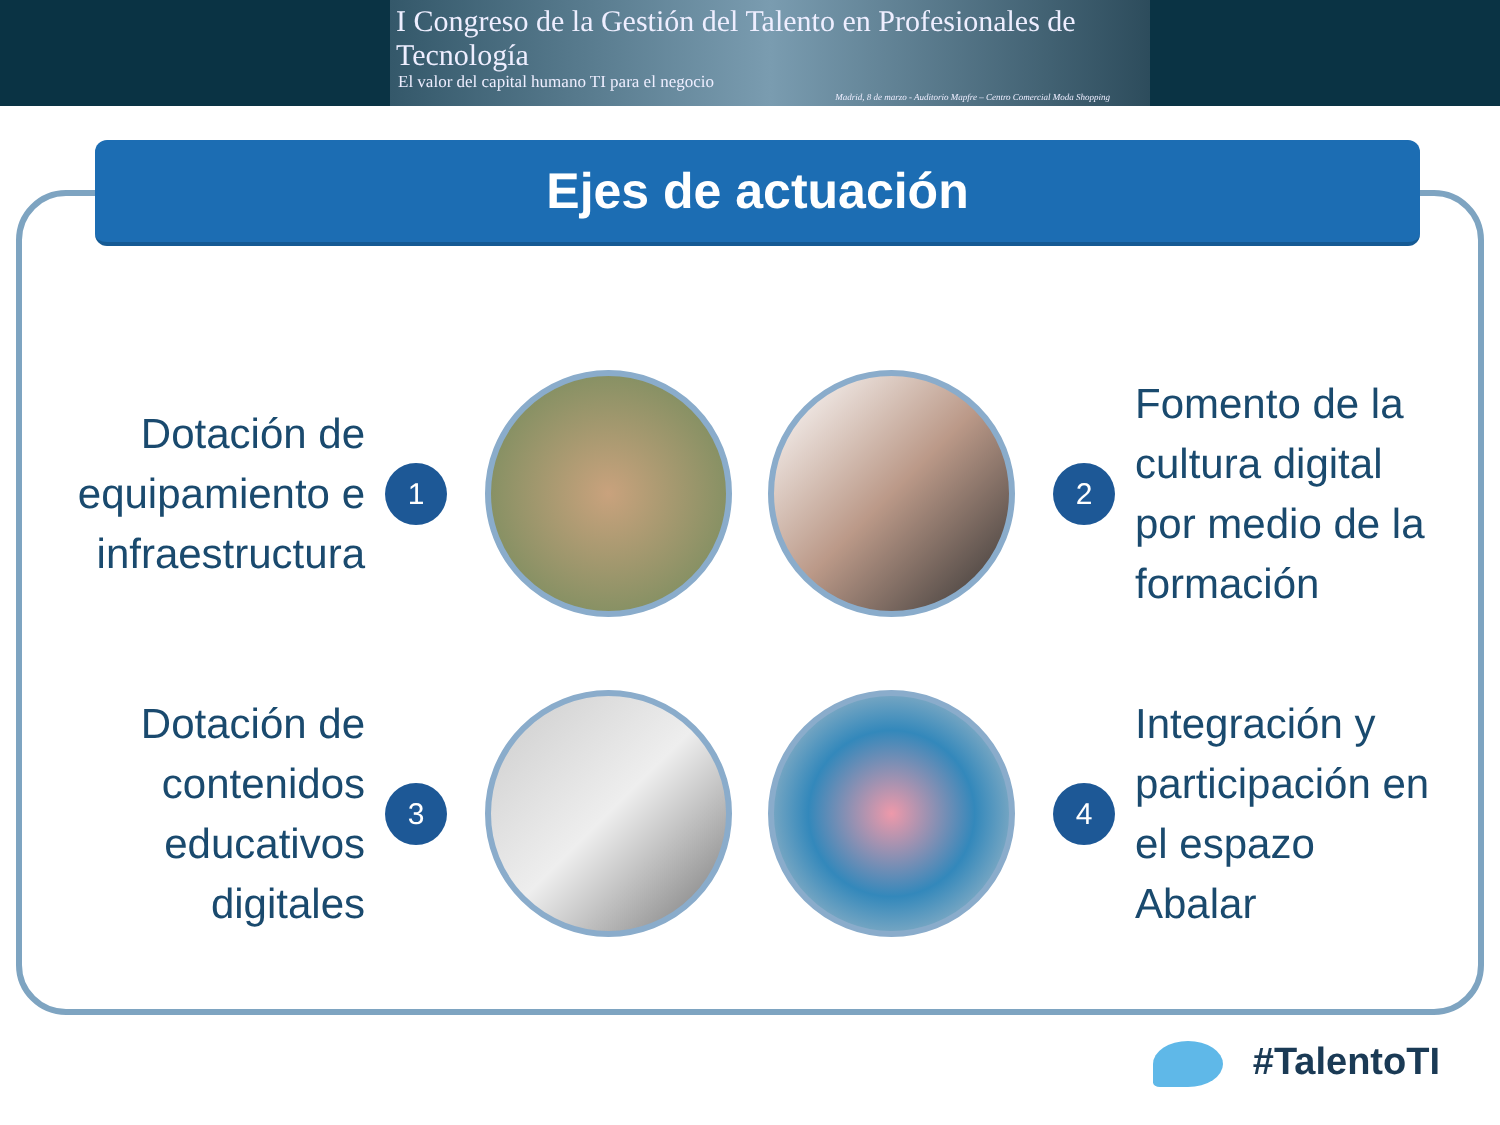I Congreso de la Gestión del Talento en Profesionales de Tecnología
El valor del capital humano TI para el negocio
Madrid, 8 de marzo - Auditorio Mapfre – Centro Comercial Moda Shopping
Ejes de actuación
Dotación de equipamiento e infraestructura
1 2
Fomento de la cultura digital por medio de la formación
Dotación de contenidos educativos digitales
3 4
Integración y participación en el espazo Abalar
#TalentoTI